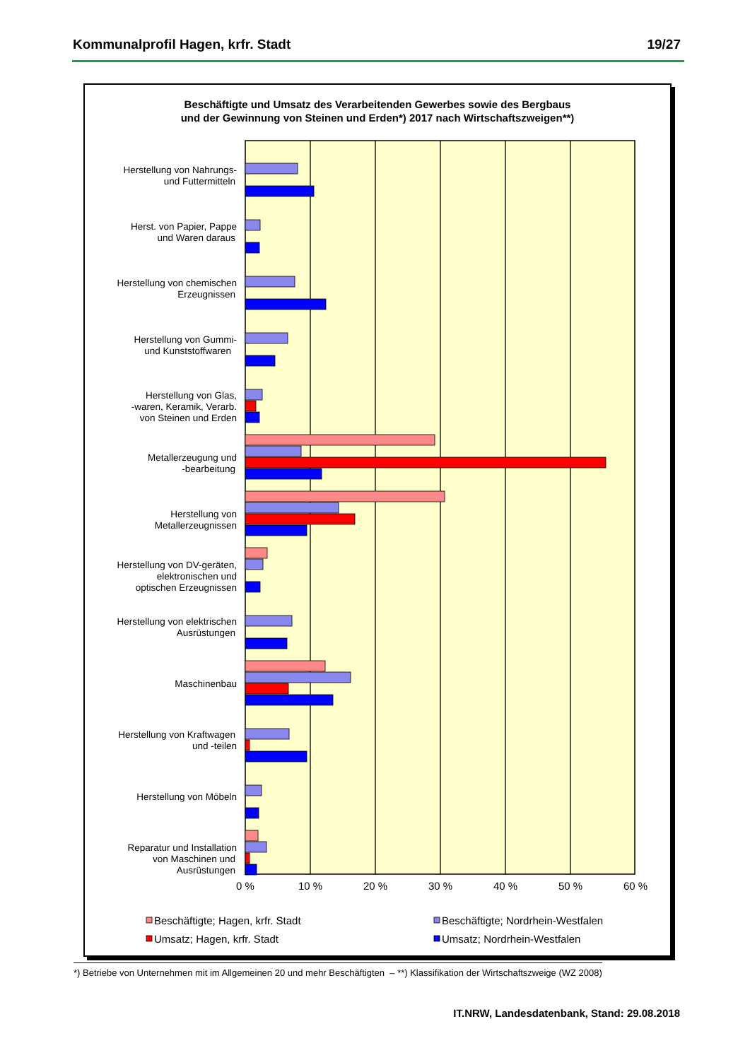Kommunalprofil Hagen, krfr. Stadt 19/27
Beschäftigte und Umsatz des Verarbeitenden Gewerbes sowie des Bergbaus
und der Gewinnung von Steinen und Erden*) 2017 nach Wirtschaftszweigen**)
Herstellung von Nahrungs-
und Futtermitteln
Herst. von Papier, Pappe
und Waren daraus
Herstellung von chemischen
Erzeugnissen
Herstellung von Gummi-
und Kunststoffwaren
Herstellung von Glas,
-waren, Keramik, Verarb.
von Steinen und Erden
Metallerzeugung und
-bearbeitung
Herstellung von
Metallerzeugnissen
Herstellung von DV-geräten,
elektronischen und
optischen Erzeugnissen
Herstellung von elektrischen
Ausrüstungen
Maschinenbau
Herstellung von Kraftwagen
und -teilen
Herstellung von Möbeln
Reparatur und Installation
von Maschinen und
Ausrüstungen
0 %
10 %
20 %
30 %
40 %
50 %
60 %
Beschäftigte; Hagen, krfr. Stadt
Beschäftigte; Nordrhein-Westfalen
Umsatz; Hagen, krfr. Stadt
Umsatz; Nordrhein-Westfalen
*) Betriebe von Unternehmen mit im Allgemeinen 20 und mehr Beschäftigten – **) Klassifikation der Wirtschaftszweige (WZ 2008)
IT.NRW, Landesdatenbank, Stand: 29.08.2018